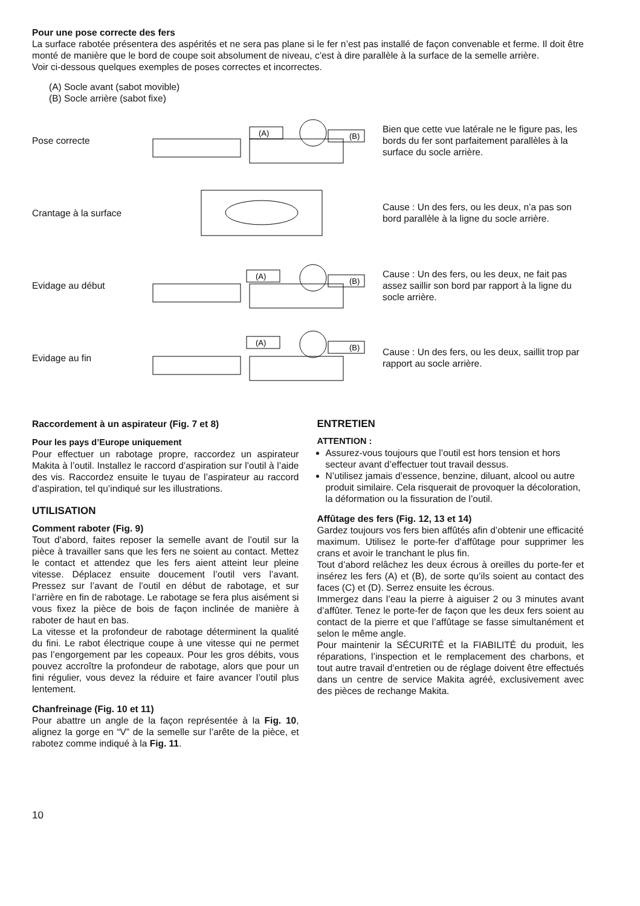Pour une pose correcte des fers
La surface rabotée présentera des aspérités et ne sera pas plane si le fer n’est pas installé de façon convenable et ferme. Il doit être monté de manière que le bord de coupe soit absolument de niveau, c’est à dire parallèle à la surface de la semelle arrière.
Voir ci-dessous quelques exemples de poses correctes et incorrectes.
(A) Socle avant (sabot movible)
(B) Socle arrière (sabot fixe)
Pose correcte
(A)
(B)
Bien que cette vue latérale ne le figure pas, les bords du fer sont parfaitement parallèles à la surface du socle arrière.
Crantage à la surface
Cause : Un des fers, ou les deux, n’a pas son bord parallèle à la ligne du socle arrière.
Evidage au début
(A)
(B)
Cause : Un des fers, ou les deux, ne fait pas assez saillir son bord par rapport à la ligne du socle arrière.
Evidage au fin
(A)
(B)
Cause : Un des fers, ou les deux, saillit trop par rapport au socle arrière.
Raccordement à un aspirateur (Fig. 7 et 8)
Pour les pays d’Europe uniquement
Pour effectuer un rabotage propre, raccordez un aspirateur Makita à l’outil. Installez le raccord d’aspiration sur l’outil à l’aide des vis. Raccordez ensuite le tuyau de l’aspirateur au raccord d’aspiration, tel qu’indiqué sur les illustrations.
UTILISATION
Comment raboter (Fig. 9)
Tout d’abord, faites reposer la semelle avant de l’outil sur la pièce à travailler sans que les fers ne soient au contact. Mettez le contact et attendez que les fers aient atteint leur pleine vitesse. Déplacez ensuite doucement l’outil vers l’avant. Pressez sur l’avant de l’outil en début de rabotage, et sur l’arrière en fin de rabotage. Le rabotage se fera plus aisément si vous fixez la pièce de bois de façon inclinée de manière à raboter de haut en bas.
La vitesse et la profondeur de rabotage déterminent la qualité du fini. Le rabot électrique coupe à une vitesse qui ne permet pas l’engorgement par les copeaux. Pour les gros débits, vous pouvez accroître la profondeur de rabotage, alors que pour un fini régulier, vous devez la réduire et faire avancer l’outil plus lentement.
Chanfreinage (Fig. 10 et 11)
Pour abattre un angle de la façon représentée à la Fig. 10, alignez la gorge en “V” de la semelle sur l’arête de la pièce, et rabotez comme indiqué à la Fig. 11.
ENTRETIEN
ATTENTION :
Assurez-vous toujours que l’outil est hors tension et hors secteur avant d’effectuer tout travail dessus.
N’utilisez jamais d’essence, benzine, diluant, alcool ou autre produit similaire. Cela risquerait de provoquer la décoloration, la déformation ou la fissuration de l’outil.
Affûtage des fers (Fig. 12, 13 et 14)
Gardez toujours vos fers bien affûtés afin d’obtenir une efficacité maximum. Utilisez le porte-fer d’affûtage pour supprimer les crans et avoir le tranchant le plus fin.
Tout d’abord relâchez les deux écrous à oreilles du porte-fer et insérez les fers (A) et (B), de sorte qu’ils soient au contact des faces (C) et (D). Serrez ensuite les écrous.
Immergez dans l’eau la pierre à aiguiser 2 ou 3 minutes avant d’affûter. Tenez le porte-fer de façon que les deux fers soient au contact de la pierre et que l’affûtage se fasse simultanément et selon le même angle.
Pour maintenir la SÉCURITÉ et la FIABILITÉ du produit, les réparations, l’inspection et le remplacement des charbons, et tout autre travail d’entretien ou de réglage doivent être effectués dans un centre de service Makita agréé, exclusivement avec des pièces de rechange Makita.
10